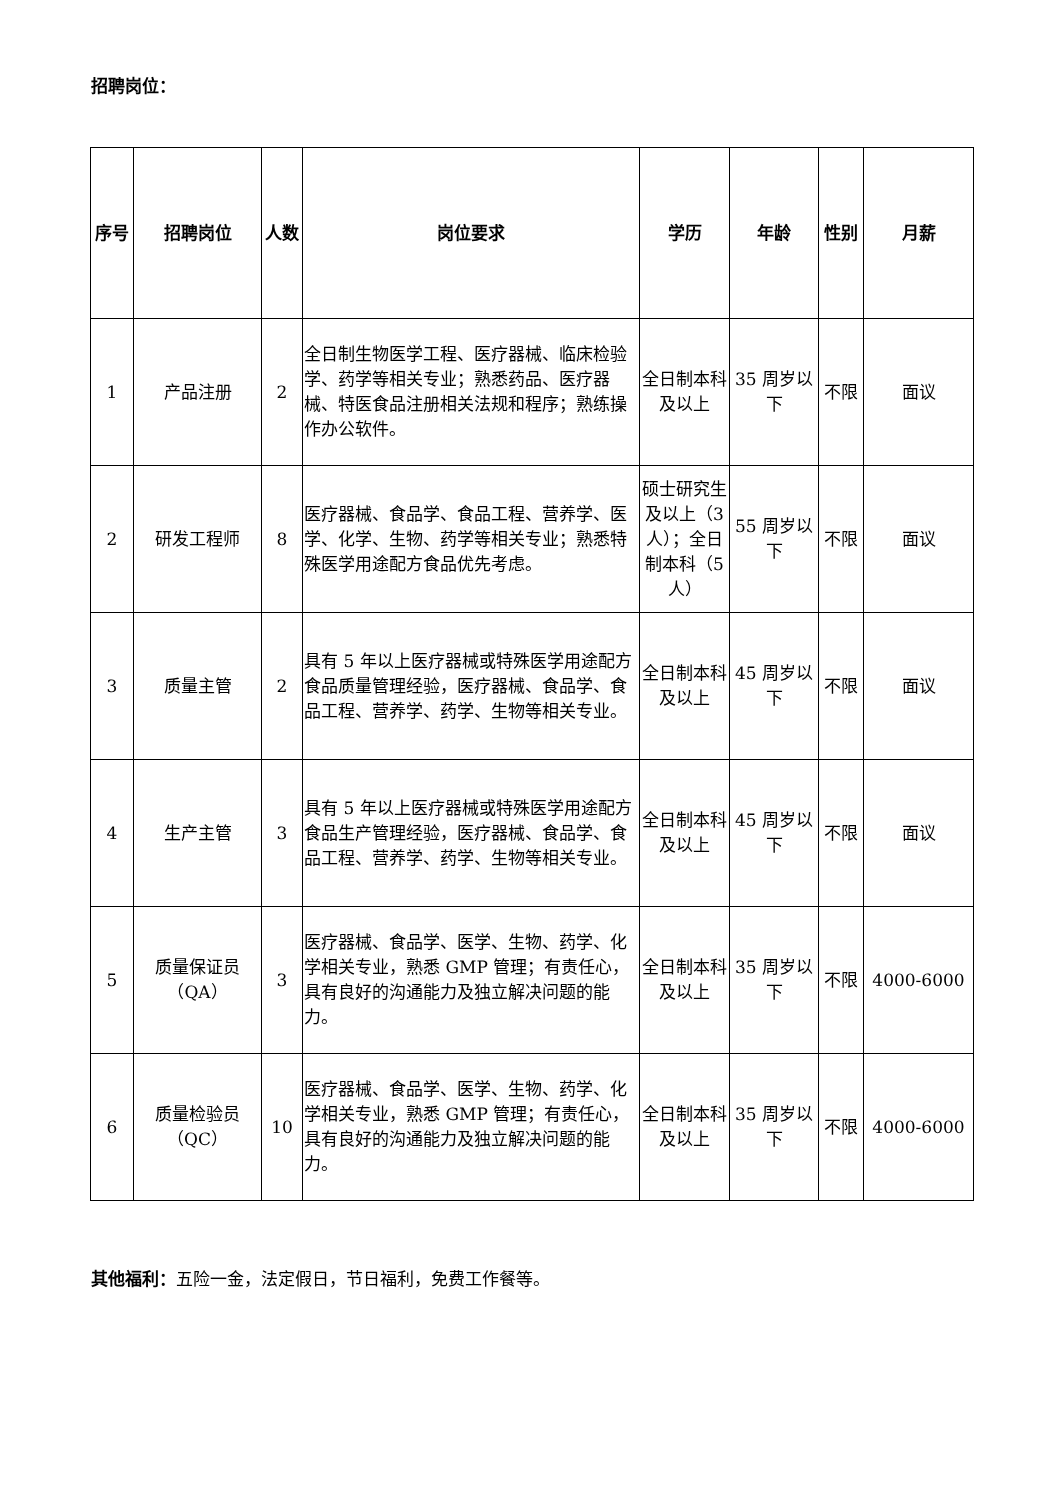招聘岗位：
| 序号 | 招聘岗位 | 人数 | 岗位要求 | 学历 | 年龄 | 性别 | 月薪 |
| --- | --- | --- | --- | --- | --- | --- | --- |
| 1 | 产品注册 | 2 | 全日制生物医学工程、医疗器械、临床检验学、药学等相关专业；熟悉药品、医疗器械、特医食品注册相关法规和程序；熟练操作办公软件。 | 全日制本科及以上 | 35 周岁以下 | 不限 | 面议 |
| 2 | 研发工程师 | 8 | 医疗器械、食品学、食品工程、营养学、医学、化学、生物、药学等相关专业；熟悉特殊医学用途配方食品优先考虑。 | 硕士研究生及以上（3 人）；全日制本科（5 人） | 55 周岁以下 | 不限 | 面议 |
| 3 | 质量主管 | 2 | 具有 5 年以上医疗器械或特殊医学用途配方食品质量管理经验，医疗器械、食品学、食品工程、营养学、药学、生物等相关专业。 | 全日制本科及以上 | 45 周岁以下 | 不限 | 面议 |
| 4 | 生产主管 | 3 | 具有 5 年以上医疗器械或特殊医学用途配方食品生产管理经验，医疗器械、食品学、食品工程、营养学、药学、生物等相关专业。 | 全日制本科及以上 | 45 周岁以下 | 不限 | 面议 |
| 5 | 质量保证员（QA） | 3 | 医疗器械、食品学、医学、生物、药学、化学相关专业，熟悉 GMP 管理；有责任心，具有良好的沟通能力及独立解决问题的能力。 | 全日制本科及以上 | 35 周岁以下 | 不限 | 4000-6000 |
| 6 | 质量检验员（QC） | 10 | 医疗器械、食品学、医学、生物、药学、化学相关专业，熟悉 GMP 管理；有责任心，具有良好的沟通能力及独立解决问题的能力。 | 全日制本科及以上 | 35 周岁以下 | 不限 | 4000-6000 |
其他福利：五险一金，法定假日，节日福利，免费工作餐等。